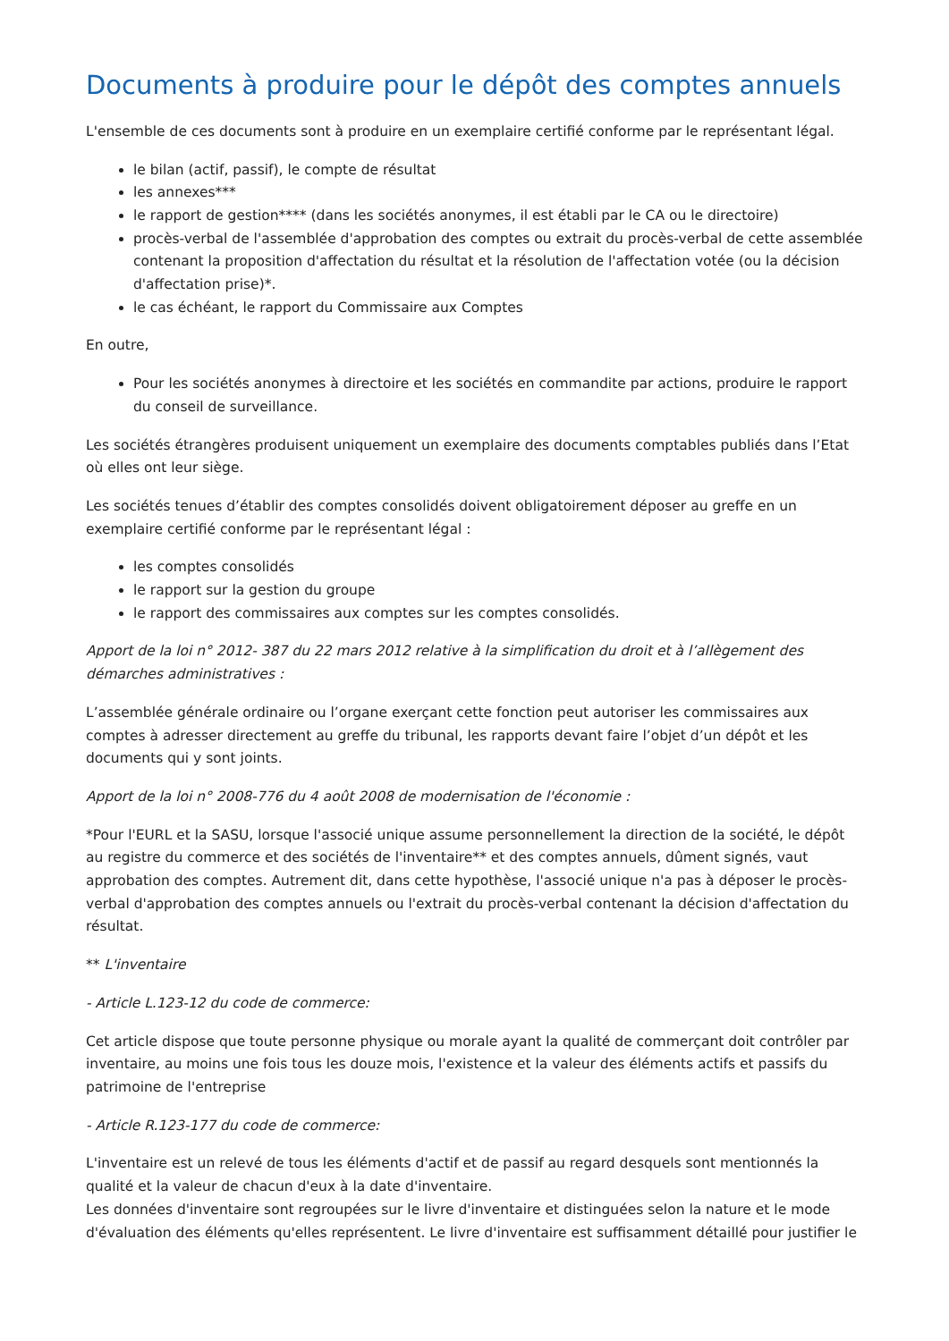Documents à produire pour le dépôt des comptes annuels
L'ensemble de ces documents sont à produire en un exemplaire certifié conforme par le représentant légal.
le bilan (actif, passif), le compte de résultat
les annexes***
le rapport de gestion**** (dans les sociétés anonymes, il est établi par le CA ou le directoire)
procès-verbal de l'assemblée d'approbation des comptes ou extrait du procès-verbal de cette assemblée contenant la proposition d'affectation du résultat et la résolution de l'affectation votée (ou la décision d'affectation prise)*.
le cas échéant, le rapport du Commissaire aux Comptes
En outre,
Pour les sociétés anonymes à directoire et les sociétés en commandite par actions, produire le rapport du conseil de surveillance.
Les sociétés étrangères produisent uniquement un exemplaire des documents comptables publiés dans l’Etat où elles ont leur siège.
Les sociétés tenues d’établir des comptes consolidés doivent obligatoirement déposer au greffe en un exemplaire certifié conforme par le représentant légal :
les comptes consolidés
le rapport sur la gestion du groupe
le rapport des commissaires aux comptes sur les comptes consolidés.
Apport de la loi n° 2012- 387 du 22 mars 2012 relative à la simplification du droit et à l’allègement des démarches administratives :
L’assemblée générale ordinaire ou l’organe exerçant cette fonction peut autoriser les commissaires aux comptes à adresser directement au greffe du tribunal, les rapports devant faire l’objet d’un dépôt et les documents qui y sont joints.
Apport de la loi n° 2008-776 du 4 août 2008 de modernisation de l'économie :
*Pour l'EURL et la SASU, lorsque l'associé unique assume personnellement la direction de la société, le dépôt au registre du commerce et des sociétés de l'inventaire** et des comptes annuels, dûment signés, vaut approbation des comptes. Autrement dit, dans cette hypothèse, l'associé unique n'a pas à déposer le procès-verbal d'approbation des comptes annuels ou l'extrait du procès-verbal contenant la décision d'affectation du résultat.
** L'inventaire
- Article L.123-12 du code de commerce:
Cet article dispose que toute personne physique ou morale ayant la qualité de commerçant doit contrôler par inventaire, au moins une fois tous les douze mois, l'existence et la valeur des éléments actifs et passifs du patrimoine de l'entreprise
- Article R.123-177 du code de commerce:
L'inventaire est un relevé de tous les éléments d'actif et de passif au regard desquels sont mentionnés la qualité et la valeur de chacun d'eux à la date d'inventaire.
Les données d'inventaire sont regroupées sur le livre d'inventaire et distinguées selon la nature et le mode d'évaluation des éléments qu'elles représentent. Le livre d'inventaire est suffisamment détaillé pour justifier le